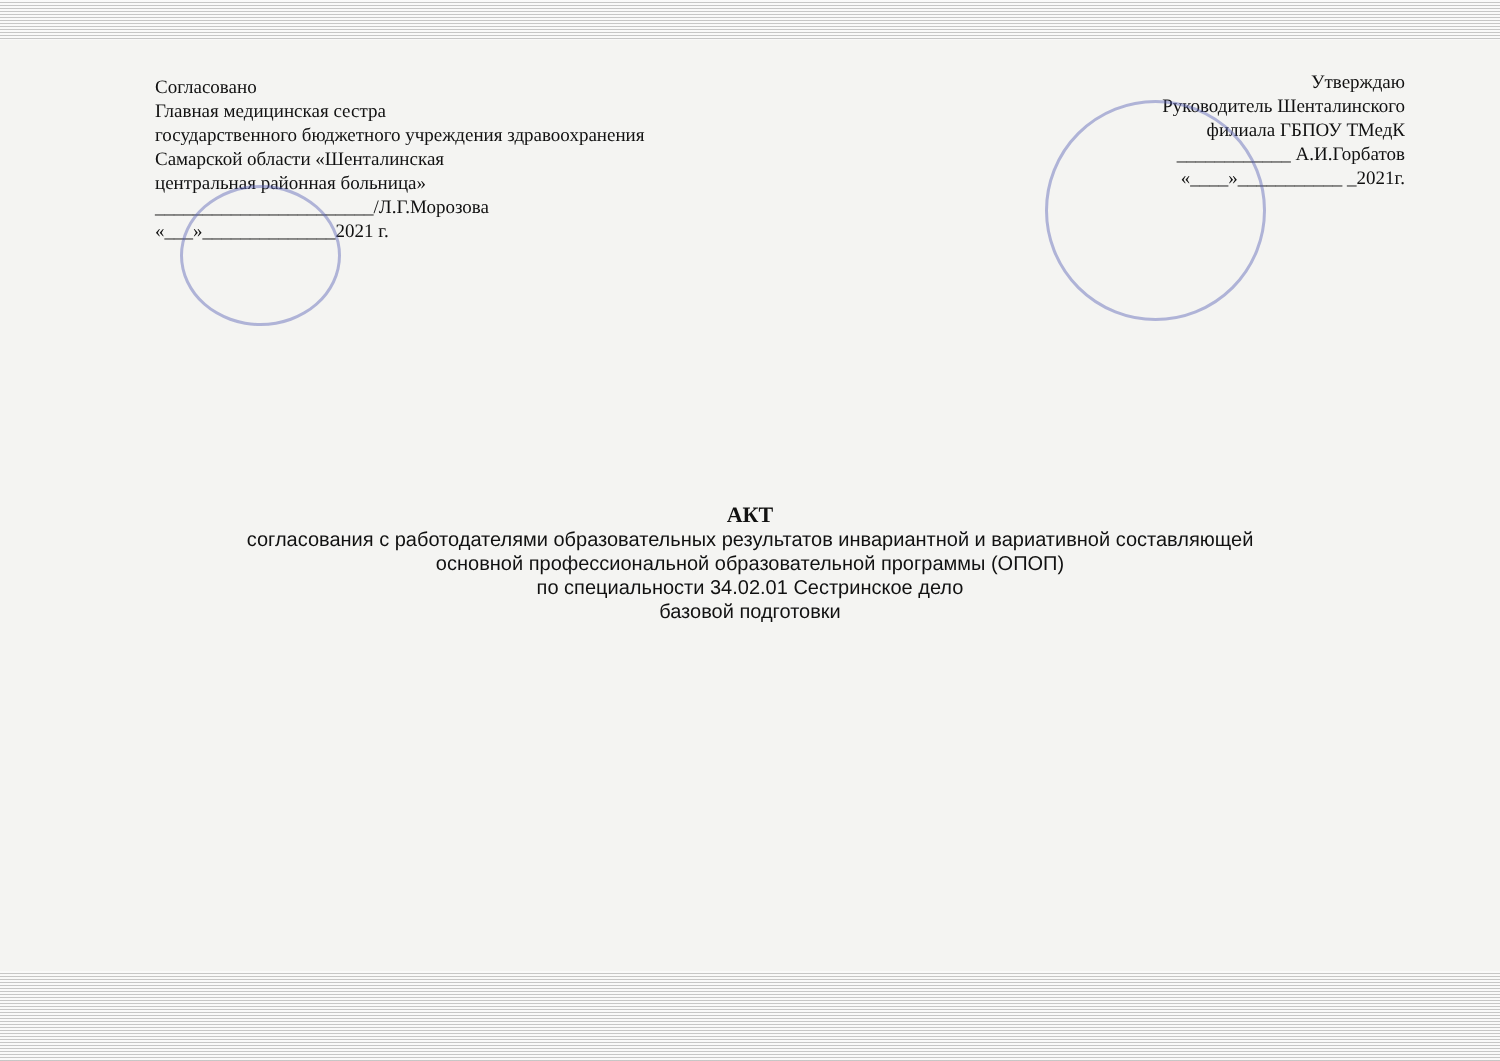Согласовано
Главная медицинская сестра
государственного бюджетного учреждения здравоохранения
Самарской области «Шенталинская
центральная районная больница»
_______________________/Л.Г.Морозова
«___»______________2021 г.
Утверждаю
Руководитель Шенталинского
филиала ГБПОУ ТМедК
____________ А.И.Горбатов
«____»___________ _2021г.
АКТ
согласования с работодателями образовательных результатов инвариантной и вариативной составляющей
основной профессиональной образовательной программы (ОПОП)
по специальности 34.02.01 Сестринское дело
базовой подготовки